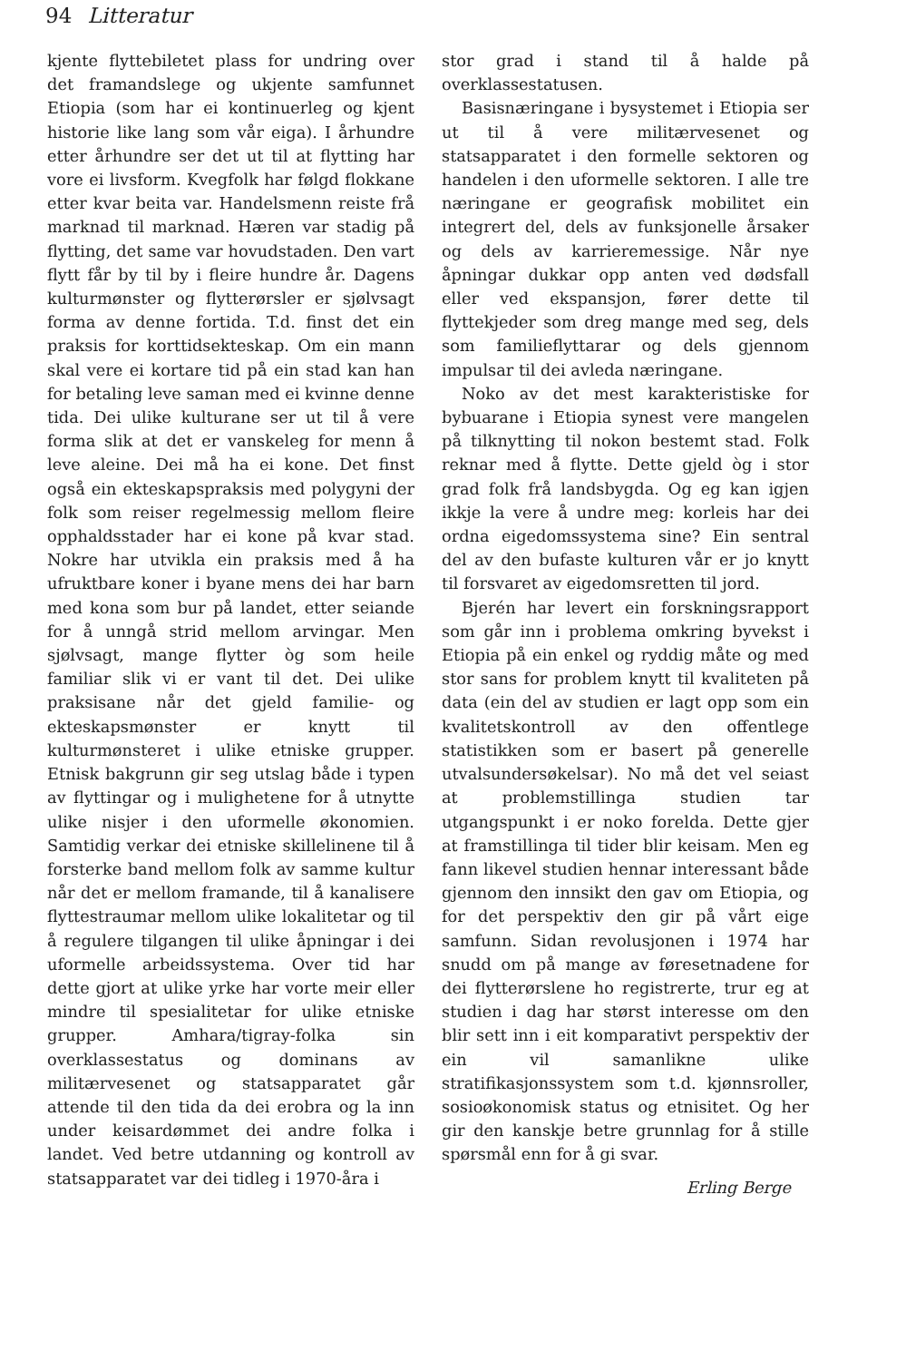94 Litteratur
kjente flyttebiletet plass for undring over det framandslege og ukjente samfunnet Etiopia (som har ei kontinuerleg og kjent historie like lang som vår eiga). I århundre etter århundre ser det ut til at flytting har vore ei livsform. Kvegfolk har følgd flokkane etter kvar beita var. Handelsmenn reiste frå marknad til marknad. Hæren var stadig på flytting, det same var hovudstaden. Den vart flytt får by til by i fleire hundre år. Dagens kulturmønster og flytterørsler er sjølvsagt forma av denne fortida. T.d. finst det ein praksis for korttidsekteskap. Om ein mann skal vere ei kortare tid på ein stad kan han for betaling leve saman med ei kvinne denne tida. Dei ulike kulturane ser ut til å vere forma slik at det er vanskeleg for menn å leve aleine. Dei må ha ei kone. Det finst også ein ekteskapspraksis med polygyni der folk som reiser regelmessig mellom fleire opphaldsstader har ei kone på kvar stad. Nokre har utvikla ein praksis med å ha ufruktbare koner i byane mens dei har barn med kona som bur på landet, etter seiande for å unngå strid mellom arvingar. Men sjølvsagt, mange flytter òg som heile familiar slik vi er vant til det. Dei ulike praksisane når det gjeld familie- og ekteskapsmønster er knytt til kulturmønsteret i ulike etniske grupper. Etnisk bakgrunn gir seg utslag både i typen av flyttingar og i mulighetene for å utnytte ulike nisjer i den uformelle økonomien. Samtidig verkar dei etniske skillelinene til å forsterke band mellom folk av samme kultur når det er mellom framande, til å kanalisere flyttestraumar mellom ulike lokalitetar og til å regulere tilgangen til ulike åpningar i dei uformelle arbeidssystema. Over tid har dette gjort at ulike yrke har vorte meir eller mindre til spesialitetar for ulike etniske grupper. Amhara/tigray-folka sin overklassestatus og dominans av militærvesenet og statsapparatet går attende til den tida da dei erobra og la inn under keisardømmet dei andre folka i landet. Ved betre utdanning og kontroll av statsapparatet var dei tidleg i 1970-åra i
stor grad i stand til å halde på overklassestatusen.
Basisnæringane i bysystemet i Etiopia ser ut til å vere militærvesenet og statsapparatet i den formelle sektoren og handelen i den uformelle sektoren. I alle tre næringane er geografisk mobilitet ein integrert del, dels av funksjonelle årsaker og dels av karrieremessige. Når nye åpningar dukkar opp anten ved dødsfall eller ved ekspansjon, fører dette til flyttekjeder som dreg mange med seg, dels som familieflyttarar og dels gjennom impulsar til dei avleda næringane.
Noko av det mest karakteristiske for bybuarane i Etiopia synest vere mangelen på tilknytting til nokon bestemt stad. Folk reknar med å flytte. Dette gjeld òg i stor grad folk frå landsbygda. Og eg kan igjen ikkje la vere å undre meg: korleis har dei ordna eigedomssystema sine? Ein sentral del av den bufaste kulturen vår er jo knytt til forsvaret av eigedomsretten til jord.
Bjerén har levert ein forskningsrapport som går inn i problema omkring byvekst i Etiopia på ein enkel og ryddig måte og med stor sans for problem knytt til kvaliteten på data (ein del av studien er lagt opp som ein kvalitetskontroll av den offentlege statistikken som er basert på generelle utvalsundersøkelsar). No må det vel seiast at problemstillinga studien tar utgangspunkt i er noko forelda. Dette gjer at framstillinga til tider blir keisam. Men eg fann likevel studien hennar interessant både gjennom den innsikt den gav om Etiopia, og for det perspektiv den gir på vårt eige samfunn. Sidan revolusjonen i 1974 har snudd om på mange av føresetnadene for dei flytterørslene ho registrerte, trur eg at studien i dag har størst interesse om den blir sett inn i eit komparativt perspektiv der ein vil samanlikne ulike stratifikasjonssystem som t.d. kjønnsroller, sosioøkonomisk status og etnisitet. Og her gir den kanskje betre grunnlag for å stille spørsmål enn for å gi svar.
Erling Berge